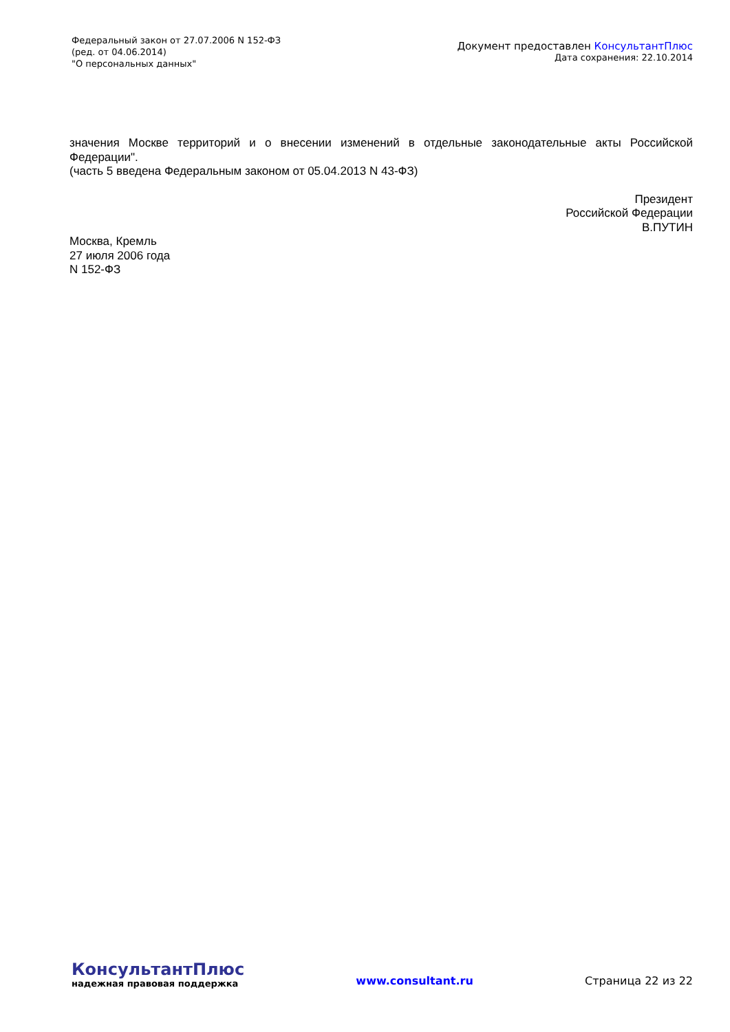Федеральный закон от 27.07.2006 N 152-ФЗ
(ред. от 04.06.2014)
"О персональных данных"
Документ предоставлен КонсультантПлюс
Дата сохранения: 22.10.2014
значения Москве территорий и о внесении изменений в отдельные законодательные акты Российской Федерации".
(часть 5 введена Федеральным законом от 05.04.2013 N 43-ФЗ)
Президент
Российской Федерации
В.ПУТИН
Москва, Кремль
27 июля 2006 года
N 152-ФЗ
КонсультантПлюс
надежная правовая поддержка
www.consultant.ru Страница 22 из 22